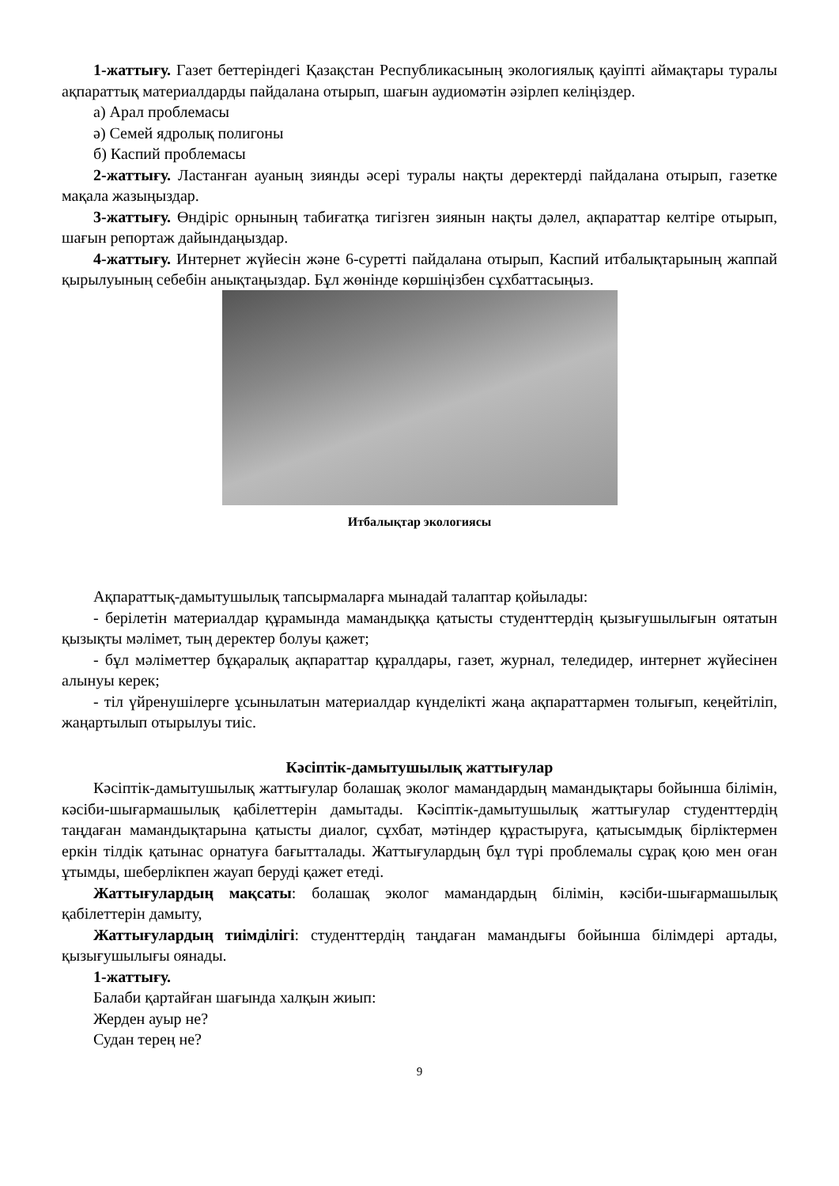1-жаттығу. Газет беттеріндегі Қазақстан Республикасының экологиялық қауіпті аймақтары туралы ақпараттық материалдарды пайдалана отырып, шағын аудиомәтін әзірлеп келіңіздер.
а) Арал проблемасы
ә) Семей ядролық полигоны
б) Каспий проблемасы
2-жаттығу. Ластанған ауаның зиянды әсері туралы нақты деректерді пайдалана отырып, газетке мақала жазыңыздар.
3-жаттығу. Өндіріс орнының табиғатқа тигізген зиянын нақты дәлел, ақпараттар келтіре отырып, шағын репортаж дайындаңыздар.
4-жаттығу. Интернет жүйесін және 6-суретті пайдалана отырып, Каспий итбалықтарының жаппай қырылуының себебін анықтаңыздар. Бұл жөнінде көршіңізбен сұхбаттасыңыз.
Итбалықтар экологиясы
Ақпараттық-дамытушылық тапсырмаларға мынадай талаптар қойылады:
- берілетін материалдар құрамында мамандыққа қатысты студенттердің қызығушылығын оятатын қызықты мәлімет, тың деректер болуы қажет;
- бұл мәліметтер бұқаралық ақпараттар құралдары, газет, журнал, теледидер, интернет жүйесінен алынуы керек;
- тіл үйренушілерге ұсынылатын материалдар күнделікті жаңа ақпараттармен толығып, кеңейтіліп, жаңартылып отырылуы тиіс.
Кәсіптік-дамытушылық жаттығулар
Кәсіптік-дамытушылық жаттығулар болашақ эколог мамандардың мамандықтары бойынша білімін, кәсіби-шығармашылық қабілеттерін дамытады. Кәсіптік-дамытушылық жаттығулар студенттердің таңдаған мамандықтарына қатысты диалог, сұхбат, мәтіндер құрастыруға, қатысымдық бірліктермен еркін тілдік қатынас орнатуға бағытталады. Жаттығулардың бұл түрі проблемалы сұрақ қою мен оған ұтымды, шеберлікпен жауап беруді қажет етеді.
Жаттығулардың мақсаты: болашақ эколог мамандардың білімін, кәсіби-шығармашылық қабілеттерін дамыту,
Жаттығулардың тиімділігі: студенттердің таңдаған мамандығы бойынша білімдері артады, қызығушылығы оянады.
1-жаттығу.
Балаби қартайған шағында халқын жиып:
Жерден ауыр не?
Судан терең не?
9